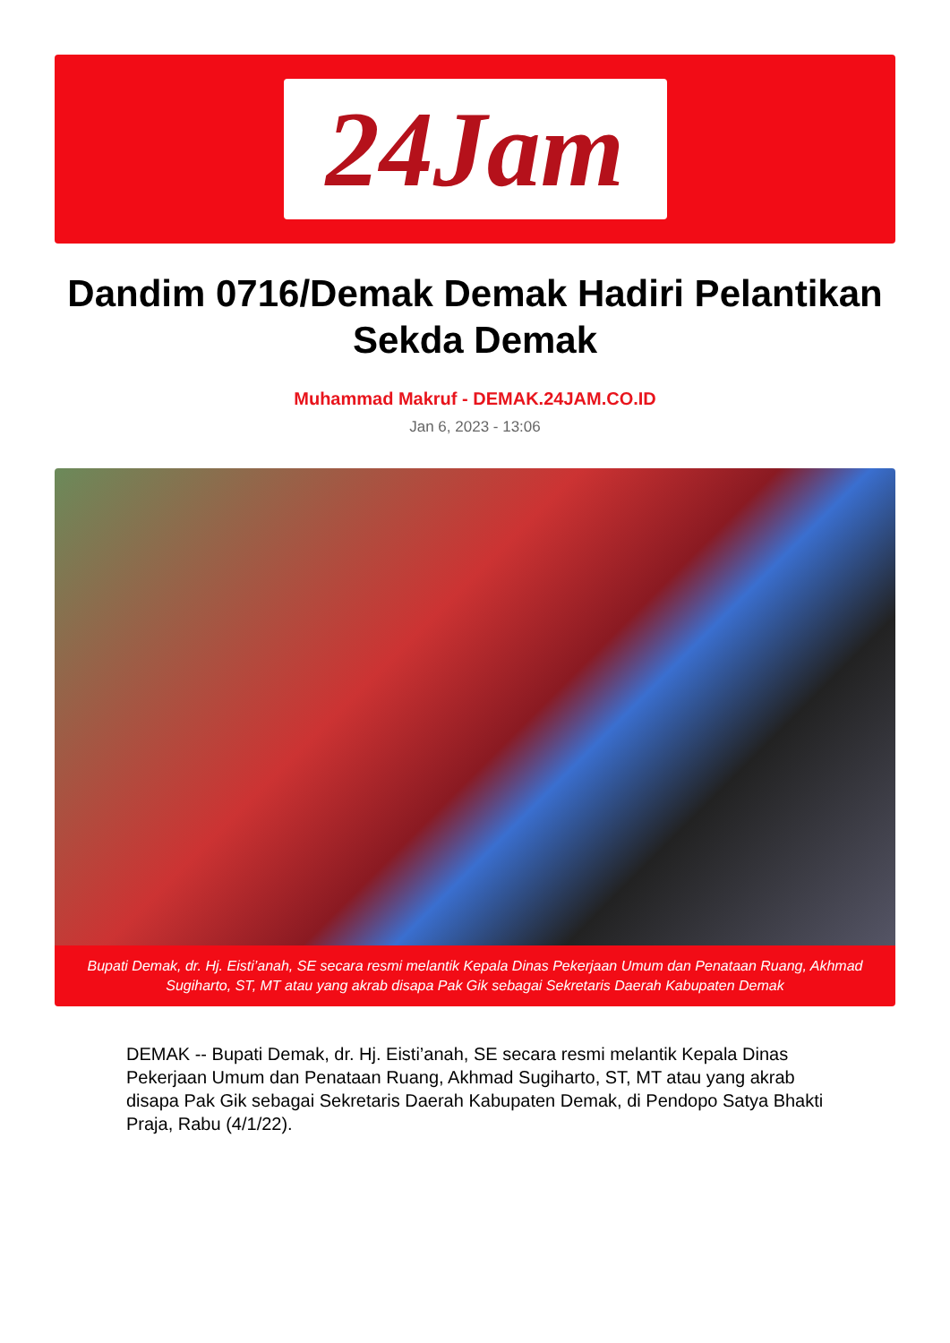24Jam
Dandim 0716/Demak Demak Hadiri Pelantikan Sekda Demak
Muhammad Makruf - DEMAK.24JAM.CO.ID
Jan 6, 2023 - 13:06
Bupati Demak, dr. Hj. Eisti’anah, SE secara resmi melantik Kepala Dinas Pekerjaan Umum dan Penataan Ruang, Akhmad Sugiharto, ST, MT atau yang akrab disapa Pak Gik sebagai Sekretaris Daerah Kabupaten Demak
DEMAK -- Bupati Demak, dr. Hj. Eisti’anah, SE secara resmi melantik Kepala Dinas Pekerjaan Umum dan Penataan Ruang, Akhmad Sugiharto, ST, MT atau yang akrab disapa Pak Gik sebagai Sekretaris Daerah Kabupaten Demak, di Pendopo Satya Bhakti Praja, Rabu (4/1/22).